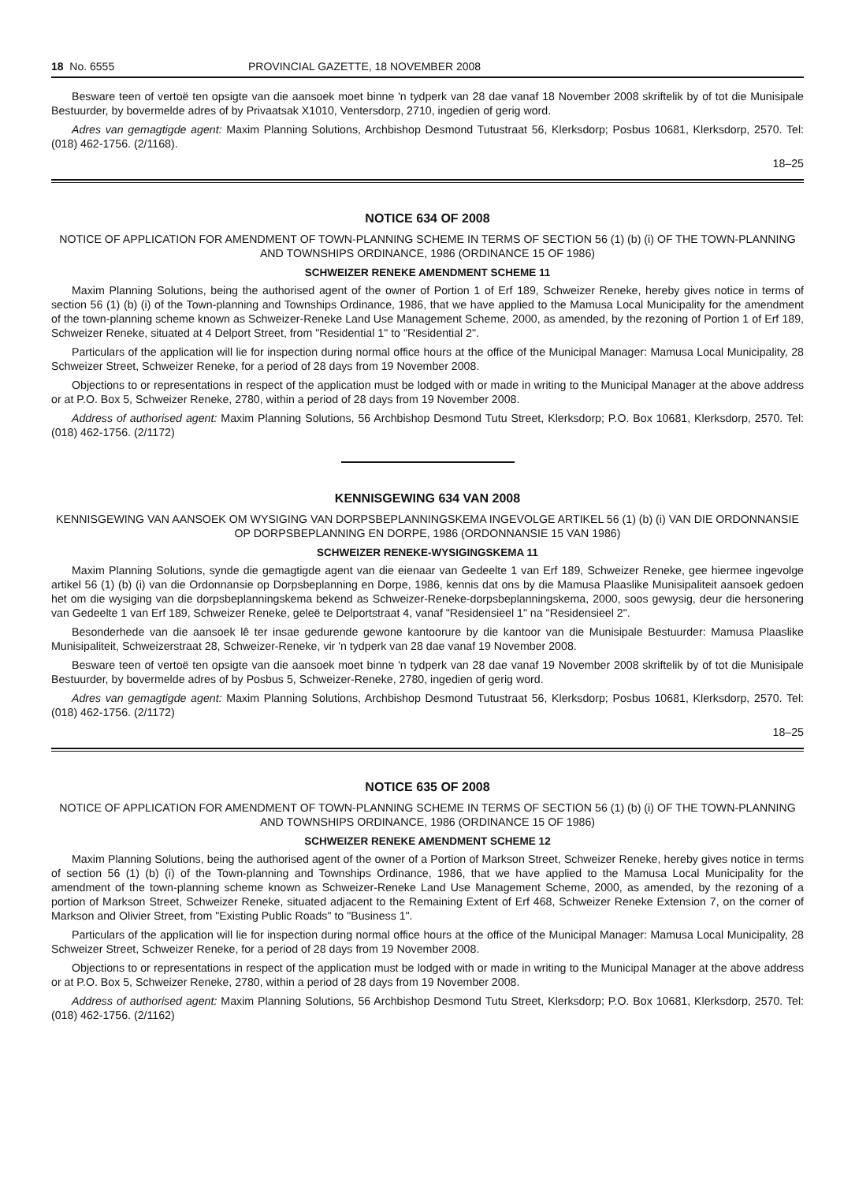18 No. 6555 PROVINCIAL GAZETTE, 18 NOVEMBER 2008
Besware teen of vertoë ten opsigte van die aansoek moet binne 'n tydperk van 28 dae vanaf 18 November 2008 skriftelik by of tot die Munisipale Bestuurder, by bovermelde adres of by Privaatsak X1010, Ventersdorp, 2710, ingedien of gerig word.
Adres van gemagtigde agent: Maxim Planning Solutions, Archbishop Desmond Tutustraat 56, Klerksdorp; Posbus 10681, Klerksdorp, 2570. Tel: (018) 462-1756. (2/1168).
18–25
NOTICE 634 OF 2008
NOTICE OF APPLICATION FOR AMENDMENT OF TOWN-PLANNING SCHEME IN TERMS OF SECTION 56 (1) (b) (i) OF THE TOWN-PLANNING AND TOWNSHIPS ORDINANCE, 1986 (ORDINANCE 15 OF 1986)
SCHWEIZER RENEKE AMENDMENT SCHEME 11
Maxim Planning Solutions, being the authorised agent of the owner of Portion 1 of Erf 189, Schweizer Reneke, hereby gives notice in terms of section 56 (1) (b) (i) of the Town-planning and Townships Ordinance, 1986, that we have applied to the Mamusa Local Municipality for the amendment of the town-planning scheme known as Schweizer-Reneke Land Use Management Scheme, 2000, as amended, by the rezoning of Portion 1 of Erf 189, Schweizer Reneke, situated at 4 Delport Street, from "Residential 1" to "Residential 2".
Particulars of the application will lie for inspection during normal office hours at the office of the Municipal Manager: Mamusa Local Municipality, 28 Schweizer Street, Schweizer Reneke, for a period of 28 days from 19 November 2008.
Objections to or representations in respect of the application must be lodged with or made in writing to the Municipal Manager at the above address or at P.O. Box 5, Schweizer Reneke, 2780, within a period of 28 days from 19 November 2008.
Address of authorised agent: Maxim Planning Solutions, 56 Archbishop Desmond Tutu Street, Klerksdorp; P.O. Box 10681, Klerksdorp, 2570. Tel: (018) 462-1756. (2/1172)
KENNISGEWING 634 VAN 2008
KENNISGEWING VAN AANSOEK OM WYSIGING VAN DORPSBEPLANNINGSKEMA INGEVOLGE ARTIKEL 56 (1) (b) (i) VAN DIE ORDONNANSIE OP DORPSBEPLANNING EN DORPE, 1986 (ORDONNANSIE 15 VAN 1986)
SCHWEIZER RENEKE-WYSIGINGSKEMA 11
Maxim Planning Solutions, synde die gemagtigde agent van die eienaar van Gedeelte 1 van Erf 189, Schweizer Reneke, gee hiermee ingevolge artikel 56 (1) (b) (i) van die Ordonnansie op Dorpsbeplanning en Dorpe, 1986, kennis dat ons by die Mamusa Plaaslike Munisipaliteit aansoek gedoen het om die wysiging van die dorpsbeplanningskema bekend as Schweizer-Reneke-dorpsbeplanningskema, 2000, soos gewysig, deur die hersonering van Gedeelte 1 van Erf 189, Schweizer Reneke, geleë te Delportstraat 4, vanaf "Residensieel 1" na "Residensieel 2".
Besonderhede van die aansoek lê ter insae gedurende gewone kantoorure by die kantoor van die Munisipale Bestuurder: Mamusa Plaaslike Munisipaliteit, Schweizerstraat 28, Schweizer-Reneke, vir 'n tydperk van 28 dae vanaf 19 November 2008.
Besware teen of vertoë ten opsigte van die aansoek moet binne 'n tydperk van 28 dae vanaf 19 November 2008 skriftelik by of tot die Munisipale Bestuurder, by bovermelde adres of by Posbus 5, Schweizer-Reneke, 2780, ingedien of gerig word.
Adres van gemagtigde agent: Maxim Planning Solutions, Archbishop Desmond Tutustraat 56, Klerksdorp; Posbus 10681, Klerksdorp, 2570. Tel: (018) 462-1756. (2/1172)
18–25
NOTICE 635 OF 2008
NOTICE OF APPLICATION FOR AMENDMENT OF TOWN-PLANNING SCHEME IN TERMS OF SECTION 56 (1) (b) (i) OF THE TOWN-PLANNING AND TOWNSHIPS ORDINANCE, 1986 (ORDINANCE 15 OF 1986)
SCHWEIZER RENEKE AMENDMENT SCHEME 12
Maxim Planning Solutions, being the authorised agent of the owner of a Portion of Markson Street, Schweizer Reneke, hereby gives notice in terms of section 56 (1) (b) (i) of the Town-planning and Townships Ordinance, 1986, that we have applied to the Mamusa Local Municipality for the amendment of the town-planning scheme known as Schweizer-Reneke Land Use Management Scheme, 2000, as amended, by the rezoning of a portion of Markson Street, Schweizer Reneke, situated adjacent to the Remaining Extent of Erf 468, Schweizer Reneke Extension 7, on the corner of Markson and Olivier Street, from "Existing Public Roads" to "Business 1".
Particulars of the application will lie for inspection during normal office hours at the office of the Municipal Manager: Mamusa Local Municipality, 28 Schweizer Street, Schweizer Reneke, for a period of 28 days from 19 November 2008.
Objections to or representations in respect of the application must be lodged with or made in writing to the Municipal Manager at the above address or at P.O. Box 5, Schweizer Reneke, 2780, within a period of 28 days from 19 November 2008.
Address of authorised agent: Maxim Planning Solutions, 56 Archbishop Desmond Tutu Street, Klerksdorp; P.O. Box 10681, Klerksdorp, 2570. Tel: (018) 462-1756. (2/1162)